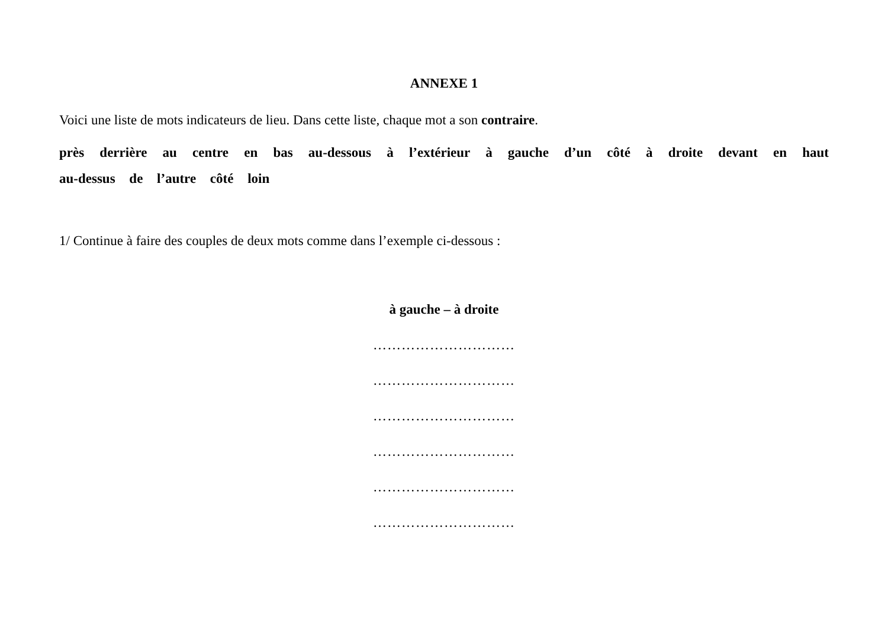ANNEXE 1
Voici une liste de mots indicateurs de lieu. Dans cette liste, chaque mot a son contraire.
près derrière au centre en bas au-dessous à l’extérieur à gauche d’un côté à droite devant en haut au-dessus de l’autre côté loin
1/ Continue à faire des couples de deux mots comme dans l’exemple ci-dessous :
à gauche – à droite
…………………………
…………………………
…………………………
…………………………
…………………………
…………………………